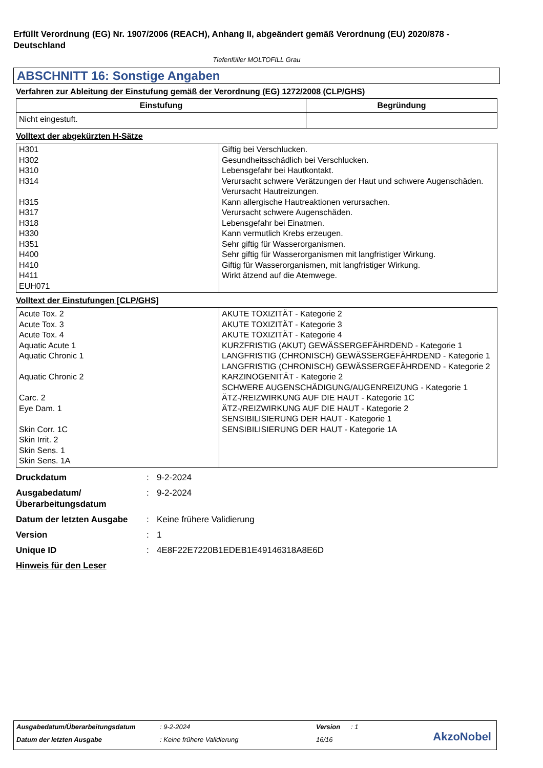Erfüllt Verordnung (EG) Nr. 1907/2006 (REACH), Anhang II, abgeändert gemäß Verordnung (EU) 2020/878 - Deutschland
Tiefenfüller MOLTOFILL Grau
ABSCHNITT 16: Sonstige Angaben
Verfahren zur Ableitung der Einstufung gemäß der Verordnung (EG) 1272/2008 (CLP/GHS)
| Einstufung | Begründung |
| --- | --- |
| Nicht eingestuft. | |
Volltext der abgekürzten H-Sätze
| H301 H302 H310 H314 H315 H317 H318 H330 H351 H400 H410 H411 EUH071 | Giftig bei Verschlucken. Gesundheitsschädlich bei Verschlucken. Lebensgefahr bei Hautkontakt. Verursacht schwere Verätzungen der Haut und schwere Augenschäden. Verursacht Hautreizungen. Kann allergische Hautreaktionen verursachen. Verursacht schwere Augenschäden. Lebensgefahr bei Einatmen. Kann vermutlich Krebs erzeugen. Sehr giftig für Wasserorganismen. Sehr giftig für Wasserorganismen mit langfristiger Wirkung. Giftig für Wasserorganismen, mit langfristiger Wirkung. Wirkt ätzend auf die Atemwege. |
Volltext der Einstufungen [CLP/GHS]
| Acute Tox. 2 Acute Tox. 3 Acute Tox. 4 Aquatic Acute 1 Aquatic Chronic 1 Aquatic Chronic 2 Carc. 2 Eye Dam. 1 Skin Corr. 1C Skin Irrit. 2 Skin Sens. 1 Skin Sens. 1A | AKUTE TOXIZITÄT - Kategorie 2 AKUTE TOXIZITÄT - Kategorie 3 AKUTE TOXIZITÄT - Kategorie 4 KURZFRISTIG (AKUT) GEWÄSSERGEFÄHRDEND - Kategorie 1 LANGFRISTIG (CHRONISCH) GEWÄSSERGEFÄHRDEND - Kategorie 1 LANGFRISTIG (CHRONISCH) GEWÄSSERGEFÄHRDEND - Kategorie 2 KARZINOGENITÄT - Kategorie 2 SCHWERE AUGENSCHÄDIGUNG/AUGENREIZUNG - Kategorie 1 ÄTZ-/REIZWIRKUNG AUF DIE HAUT - Kategorie 1C ÄTZ-/REIZWIRKUNG AUF DIE HAUT - Kategorie 2 SENSIBILISIERUNG DER HAUT - Kategorie 1 SENSIBILISIERUNG DER HAUT - Kategorie 1A |
Druckdatum: 9-2-2024
Ausgabedatum/ Überarbeitungsdatum: 9-2-2024
Datum der letzten Ausgabe: Keine frühere Validierung
Version: 1
Unique ID: 4E8F22E7220B1EDEB1E49146318A8E6D
Hinweis für den Leser
Ausgabedatum/Überarbeitungsdatum: 9-2-2024 Version: 1
Datum der letzten Ausgabe: Keine frühere Validierung 16/16
AkzoNobel